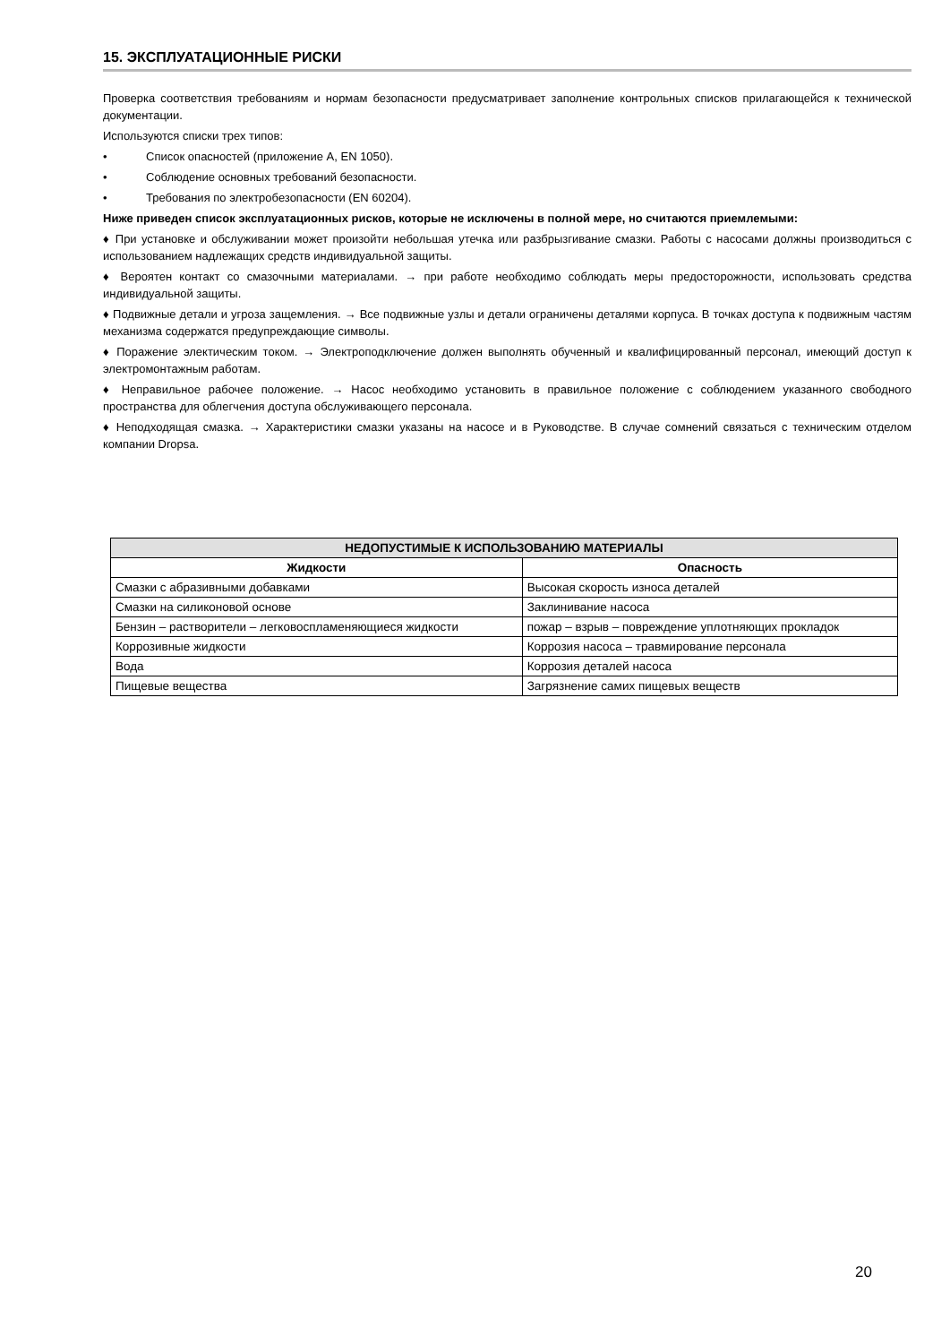15. ЭКСПЛУАТАЦИОННЫЕ РИСКИ
Проверка соответствия требованиям и нормам безопасности предусматривает заполнение контрольных списков прилагающейся к технической документации.
Используются списки трех типов:
• Список опасностей (приложение А, EN 1050).
• Соблюдение основных требований безопасности.
• Требования по электробезопасности (EN 60204).
Ниже приведен список эксплуатационных рисков, которые не исключены в полной мере, но считаются приемлемыми:
♦ При установке и обслуживании может произойти небольшая утечка или разбрызгивание смазки. Работы с насосами должны производиться с использованием надлежащих средств индивидуальной защиты.
♦ Вероятен контакт со смазочными материалами. → при работе необходимо соблюдать меры предосторожности, использовать средства индивидуальной защиты.
♦ Подвижные детали и угроза защемления. → Все подвижные узлы и детали ограничены деталями корпуса. В точках доступа к подвижным частям механизма содержатся предупреждающие символы.
♦ Поражение электическим током. → Электроподключение должен выполнять обученный и квалифицированный персонал, имеющий доступ к электромонтажным работам.
♦ Неправильное рабочее положение. → Насос необходимо установить в правильное положение с соблюдением указанного свободного пространства для облегчения доступа обслуживающего персонала.
♦ Неподходящая смазка. → Характеристики смазки указаны на насосе и в Руководстве. В случае сомнений связаться с техническим отделом компании Dropsa.
| НЕДОПУСТИМЫЕ К ИСПОЛЬЗОВАНИЮ МАТЕРИАЛЫ | |
| --- | --- |
| Жидкости | Опасность |
| Смазки с абразивными добавками | Высокая скорость износа деталей |
| Смазки на силиконовой основе | Заклинивание насоса |
| Бензин – растворители – легковоспламеняющиеся жидкости | пожар – взрыв – повреждение уплотняющих прокладок |
| Коррозивные жидкости | Коррозия насоса – травмирование персонала |
| Вода | Коррозия деталей насоса |
| Пищевые вещества | Загрязнение самих пищевых веществ |
20